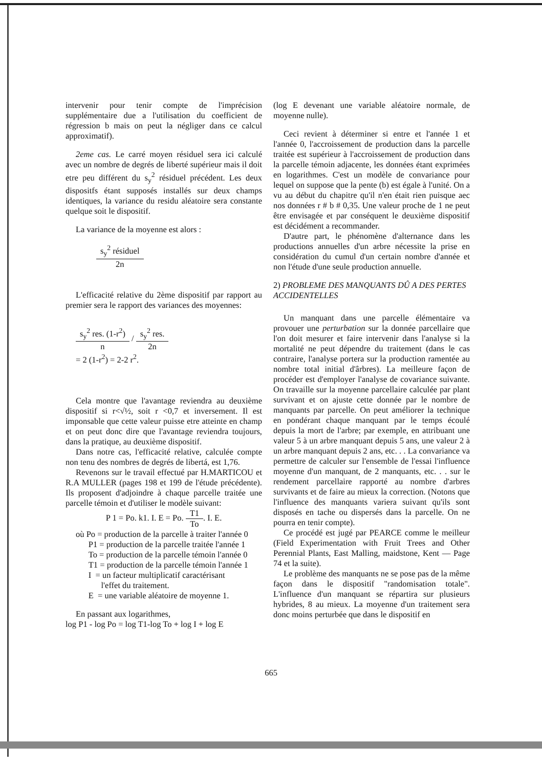intervenir pour tenir compte de l'imprécision supplémentaire due a l'utilisation du coefficient de régression b mais on peut la négliger dans ce calcul approximatif).
2eme cas. Le carré moyen résiduel sera ici calculé avec un nombre de degrés de liberté supérieur mais il doit etre peu différent du s<sub>y</sub><sup>2</sup> résiduel précédent. Les deux dispositfs étant supposés installés sur deux champs identiques, la variance du residu aléatoire sera constante quelque soit le dispositif.
La variance de la moyenne est alors :
s<sub>y</sub><sup>2</sup> résiduel 2n
L'efficacité relative du 2ème dispositif par rapport au premier sera le rapport des variances des moyennes:
s<sub>y</sub><sup>2</sup> res. (1-r<sup>2</sup>) n / s<sub>y</sub><sup>2</sup> res. 2n
= 2 (1-r<sup>2</sup>) = 2-2 r<sup>2</sup>.
Cela montre que l'avantage reviendra au deuxième dispositif si r<√½, soit r <0,7 et inversement. Il est imponsable que cette valeur puisse etre atteinte en champ et on peut donc dire que l'avantage reviendra toujours, dans la pratique, au deuxième dispositif.
Dans notre cas, l'efficacité relative, calculée compte non tenu des nombres de degrés de libertá, est 1,76.
Revenons sur le travail effectué par H.MARTICOU et R.A MULLER (pages 198 et 199 de l'étude précédente). Ils proposent d'adjoindre à chaque parcelle traitée une parcelle témoin et d'utiliser le modèle suivant:
P 1 = Po. k1. I. E = Po. T1 To. I. E.
où Po = production de la parcelle à traiter l'année 0
P1 = production de la parcelle traitée l'année 1
To = production de la parcelle témoin l'année 0
T1 = production de la parcelle témoin l'année 1
I = un facteur multiplicatif caractérisant
l'effet du traitement.
E = une variable aléatoire de moyenne 1.
En passant aux logarithmes,
log P1 - log Po = log T1-log To + log I + log E
(log E devenant une variable aléatoire normale, de moyenne nulle).
Ceci revient à déterminer si entre et l'année 1 et l'année 0, l'accroissement de production dans la parcelle traitée est supérieur à l'accroissement de production dans la parcelle témoin adjacente, les données étant exprimées en logarithmes. C'est un modèle de convariance pour lequel on suppose que la pente (b) est égale à l'unité. On a vu au début du chapitre qu'il n'en était rien puisque aec nos données r # b # 0,35. Une valeur proche de 1 ne peut être envisagée et par conséquent le deuxième dispositif est décidément a recommander.
D'autre part, le phénomène d'alternance dans les productions annuelles d'un arbre nécessite la prise en considération du cumul d'un certain nombre d'année et non l'étude d'une seule production annuelle.
2) PROBLEME DES MANQUANTS DÛ A DES PERTES ACCIDENTELLES
Un manquant dans une parcelle élémentaire va provouer une perturbation sur la donnée parcellaire que l'on doit mesurer et faire intervenir dans l'analyse si la mortalité ne peut dépendre du traitement (dans le cas contraire, l'analyse portera sur la production ramentée au nombre total initial d'ârbres). La meilleure façon de procéder est d'employer l'analyse de covariance suivante. On travaille sur la moyenne parcellaire calculée par plant survivant et on ajuste cette donnée par le nombre de manquants par parcelle. On peut améliorer la technique en pondérant chaque manquant par le temps écoulé depuis la mort de l'arbre; par exemple, en attribuant une valeur 5 à un arbre manquant depuis 5 ans, une valeur 2 à un arbre manquant depuis 2 ans, etc. . . La convariance va permettre de calculer sur l'ensemble de l'essai l'influence moyenne d'un manquant, de 2 manquants, etc. . . sur le rendement parcellaire rapporté au nombre d'arbres survivants et de faire au mieux la correction. (Notons que l'influence des manquants variera suivant qu'ils sont disposés en tache ou dispersés dans la parcelle. On ne pourra en tenir compte).
Ce procédé est jugé par PEARCE comme le meilleur (Field Experimentation with Fruit Trees and Other Perennial Plants, East Malling, maidstone, Kent — Page 74 et la suite).
Le problème des manquants ne se pose pas de la même façon dans le dispositif "randomisation totale". L'influence d'un manquant se répartira sur plusieurs hybrides, 8 au mieux. La moyenne d'un traitement sera donc moins perturbée que dans le dispositif en
665